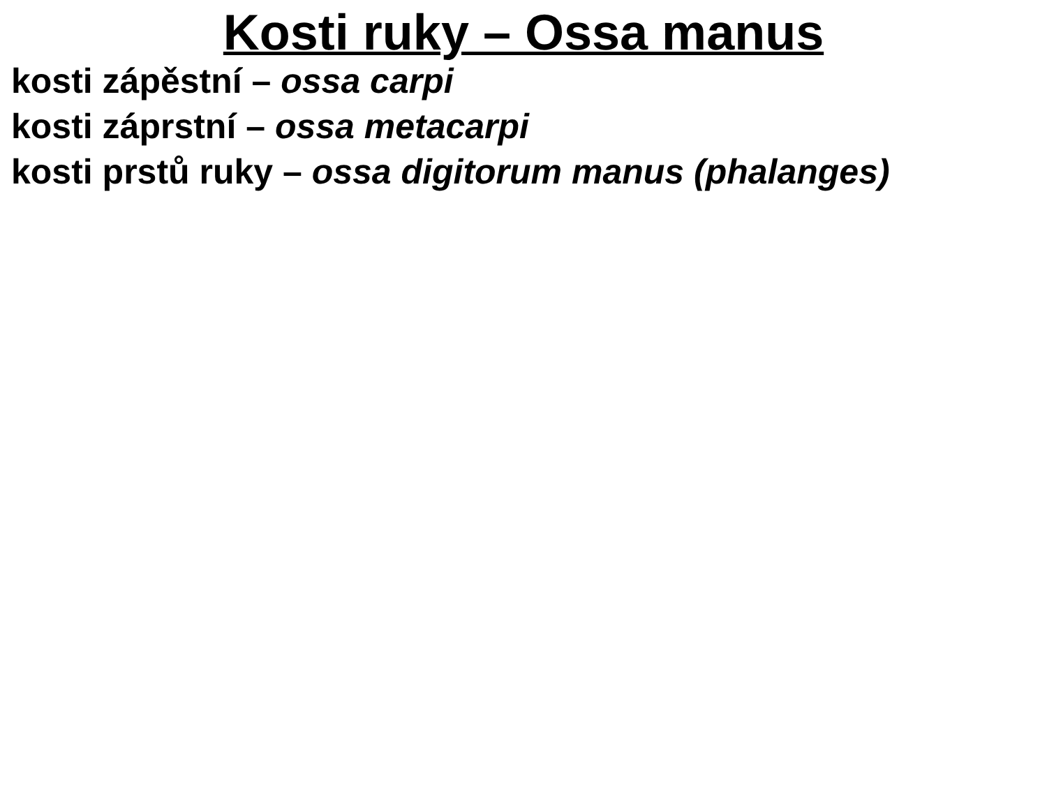Kosti ruky – Ossa manus
kosti zápěstní – ossa carpi
kosti záprstní – ossa metacarpi
kosti prstů ruky – ossa digitorum manus (phalanges)